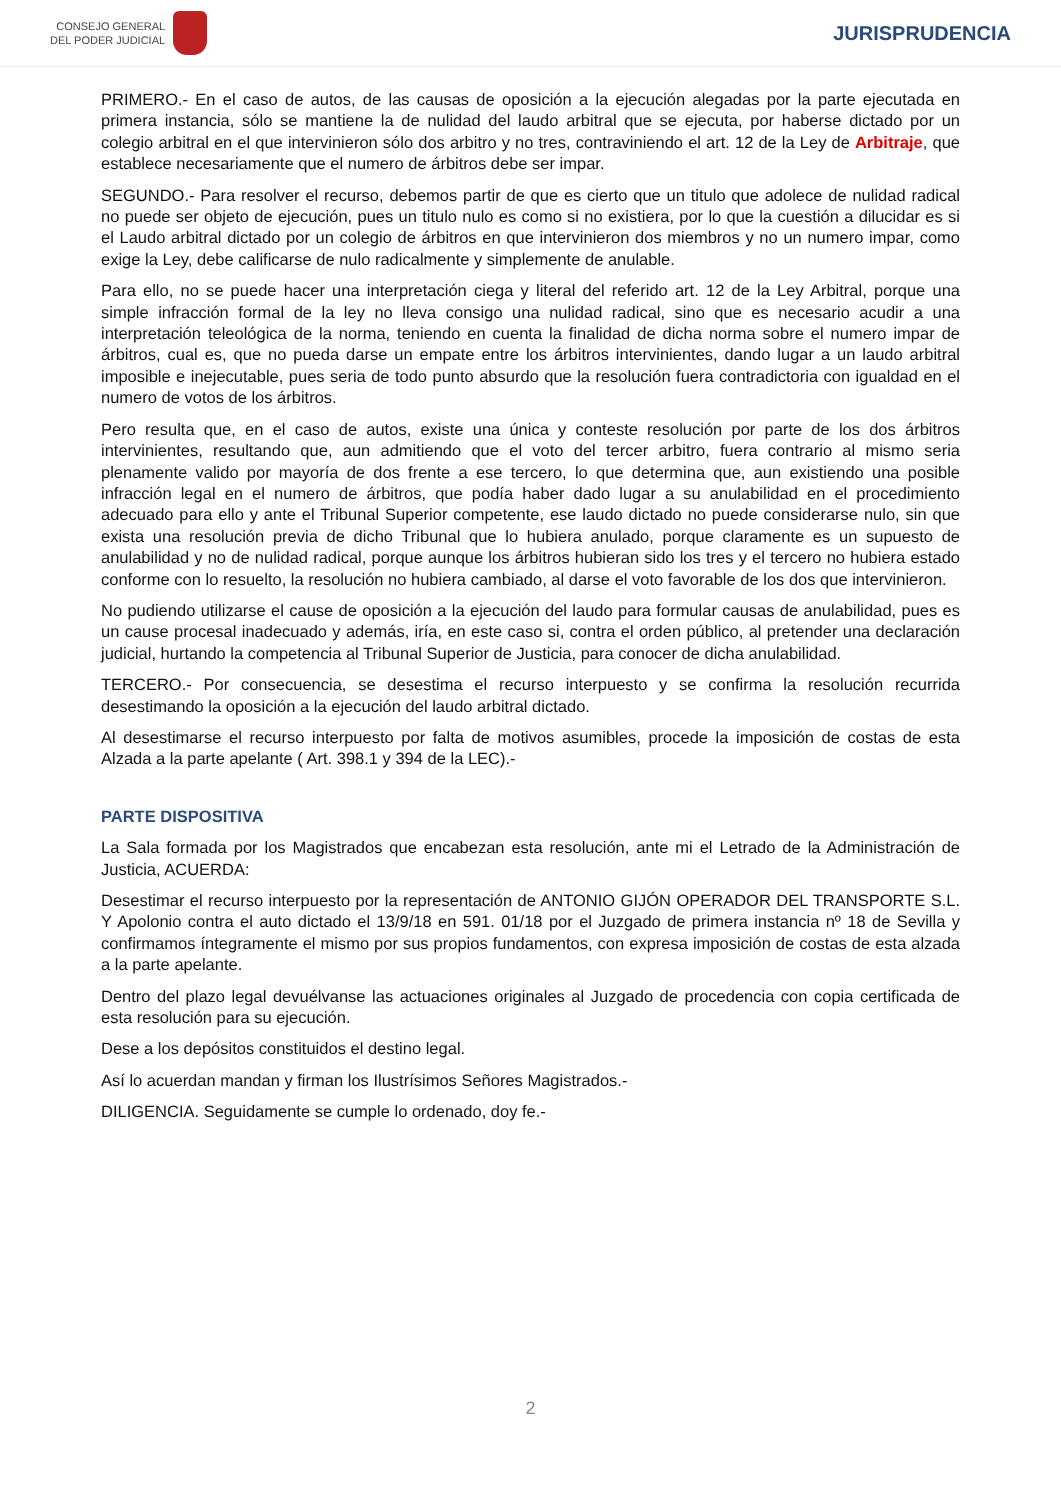CONSEJO GENERAL
DEL PODER JUDICIAL
JURISPRUDENCIA
PRIMERO.- En el caso de autos, de las causas de oposición a la ejecución alegadas por la parte ejecutada en primera instancia, sólo se mantiene la de nulidad del laudo arbitral que se ejecuta, por haberse dictado por un colegio arbitral en el que intervinieron sólo dos arbitro y no tres, contraviniendo el art. 12 de la Ley de Arbitraje, que establece necesariamente que el numero de árbitros debe ser impar.
SEGUNDO.- Para resolver el recurso, debemos partir de que es cierto que un titulo que adolece de nulidad radical no puede ser objeto de ejecución, pues un titulo nulo es como si no existiera, por lo que la cuestión a dilucidar es si el Laudo arbitral dictado por un colegio de árbitros en que intervinieron dos miembros y no un numero impar, como exige la Ley, debe calificarse de nulo radicalmente y simplemente de anulable.
Para ello, no se puede hacer una interpretación ciega y literal del referido art. 12 de la Ley Arbitral, porque una simple infracción formal de la ley no lleva consigo una nulidad radical, sino que es necesario acudir a una interpretación teleológica de la norma, teniendo en cuenta la finalidad de dicha norma sobre el numero impar de árbitros, cual es, que no pueda darse un empate entre los árbitros intervinientes, dando lugar a un laudo arbitral imposible e inejecutable, pues seria de todo punto absurdo que la resolución fuera contradictoria con igualdad en el numero de votos de los árbitros.
Pero resulta que, en el caso de autos, existe una única y conteste resolución por parte de los dos árbitros intervinientes, resultando que, aun admitiendo que el voto del tercer arbitro, fuera contrario al mismo seria plenamente valido por mayoría de dos frente a ese tercero, lo que determina que, aun existiendo una posible infracción legal en el numero de árbitros, que podía haber dado lugar a su anulabilidad en el procedimiento adecuado para ello y ante el Tribunal Superior competente, ese laudo dictado no puede considerarse nulo, sin que exista una resolución previa de dicho Tribunal que lo hubiera anulado, porque claramente es un supuesto de anulabilidad y no de nulidad radical, porque aunque los árbitros hubieran sido los tres y el tercero no hubiera estado conforme con lo resuelto, la resolución no hubiera cambiado, al darse el voto favorable de los dos que intervinieron.
No pudiendo utilizarse el cause de oposición a la ejecución del laudo para formular causas de anulabilidad, pues es un cause procesal inadecuado y además, iría, en este caso si, contra el orden público, al pretender una declaración judicial, hurtando la competencia al Tribunal Superior de Justicia, para conocer de dicha anulabilidad.
TERCERO.- Por consecuencia, se desestima el recurso interpuesto y se confirma la resolución recurrida desestimando la oposición a la ejecución del laudo arbitral dictado.
Al desestimarse el recurso interpuesto por falta de motivos asumibles, procede la imposición de costas de esta Alzada a la parte apelante ( Art. 398.1 y 394 de la LEC).-
PARTE DISPOSITIVA
La Sala formada por los Magistrados que encabezan esta resolución, ante mi el Letrado de la Administración de Justicia, ACUERDA:
Desestimar el recurso interpuesto por la representación de ANTONIO GIJÓN OPERADOR DEL TRANSPORTE S.L. Y Apolonio contra el auto dictado el 13/9/18 en 591. 01/18 por el Juzgado de primera instancia nº 18 de Sevilla y confirmamos íntegramente el mismo por sus propios fundamentos, con expresa imposición de costas de esta alzada a la parte apelante.
Dentro del plazo legal devuélvanse las actuaciones originales al Juzgado de procedencia con copia certificada de esta resolución para su ejecución.
Dese a los depósitos constituidos el destino legal.
Así lo acuerdan mandan y firman los Ilustrísimos Señores Magistrados.-
DILIGENCIA. Seguidamente se cumple lo ordenado, doy fe.-
2